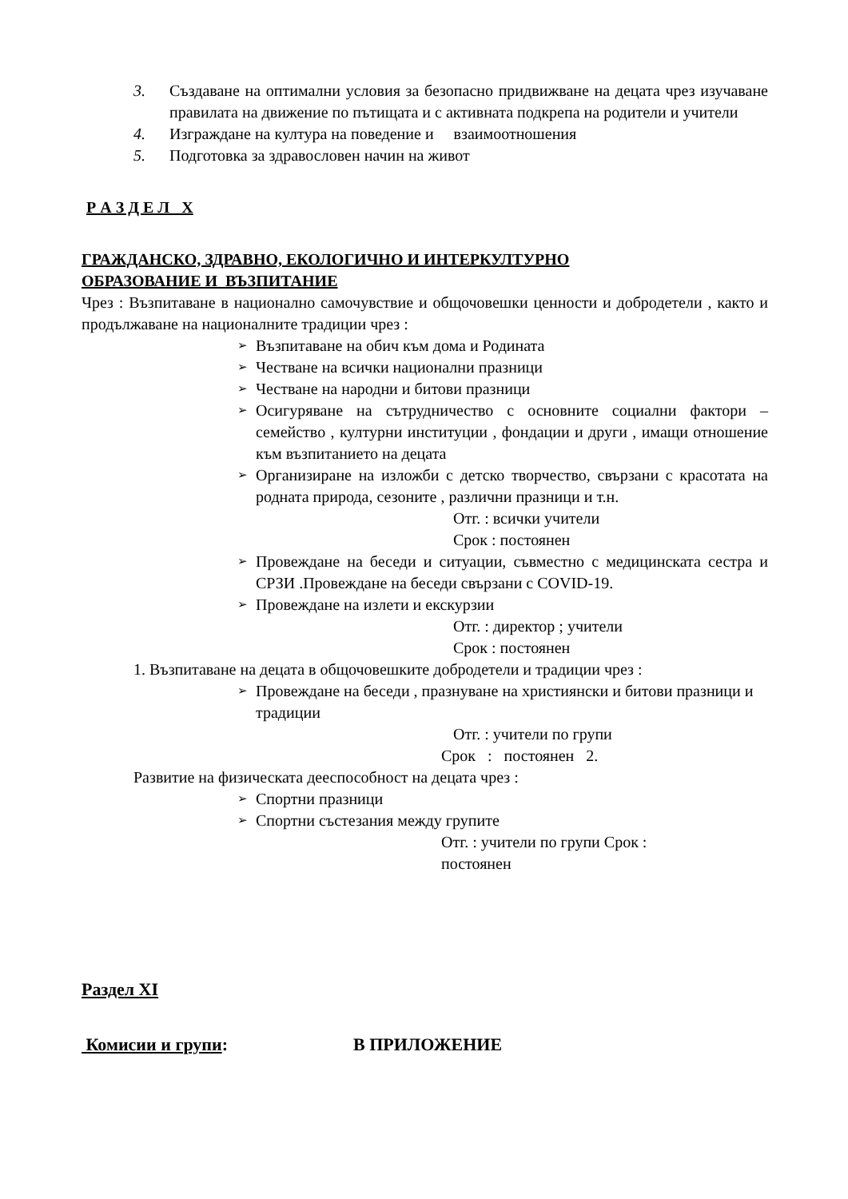3. Създаване на оптимални условия за безопасно придвижване на децата чрез изучаване правилата на движение по пътищата и с активната подкрепа на родители и учители
4. Изграждане на култура на поведение и взаимоотношения
5. Подготовка за здравословен начин на живот
Р А З Д Е Л Х
ГРАЖДАНСКО, ЗДРАВНО, ЕКОЛОГИЧНО И ИНТЕРКУЛТУРНО
ОБРАЗОВАНИЕ И ВЪЗПИТАНИЕ
Чрез : Възпитаване в национално самочувствие и общочовешки ценности и добродетели , както и продължаване на националните традиции чрез :
➢ Възпитаване на обич към дома и Родината
➢ Честване на всички национални празници
➢ Честване на народни и битови празници
➢ Осигуряване на сътрудничество с основните социални фактори – семейство , културни институции , фондации и други , имащи отношение към възпитанието на децата
➢ Организиране на изложби с детско творчество, свързани с красотата на родната природа, сезоните , различни празници и т.н.
Отг. : всички учители
Срок : постоянен
➢ Провеждане на беседи и ситуации, съвместно с медицинската сестра и СРЗИ .Провеждане на беседи свързани с COVID-19.
➢ Провеждане на излети и екскурзии
Отг. : директор ; учители
Срок : постоянен
1. Възпитаване на децата в общочовешките добродетели и традиции чрез :
➢ Провеждане на беседи , празнуване на християнски и битови празници и традиции
Отг. : учители по групи
Срок : постоянен 2.
Развитие на физическата дееспособност на децата чрез :
➢ Спортни празници
➢ Спортни състезания между групите
Отг. : учители по групи Срок :
постоянен
Раздел XI
Комисии и групи: В ПРИЛОЖЕНИЕ